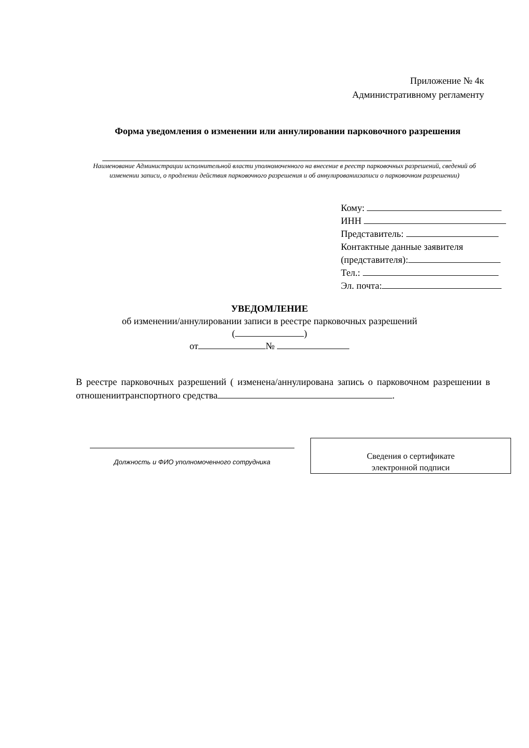Приложение № 4к
Административному регламенту
Форма уведомления о изменении или аннулировании парковочного разрешения
Наименование Администрации исполнительной власти уполномоченного на внесение в реестр парковочных разрешений, сведений об изменении записи, о продлении действия парковочного разрешения и об аннулированиизаписи о парковочном разрешении)
Кому:
ИНН
Представитель:
Контактные данные заявителя
(представителя):
Тел.:
Эл. почта:
УВЕДОМЛЕНИЕ
об изменении/аннулировании записи в реестре парковочных разрешений
( )
от №
В реестре парковочных разрешений ( изменена/аннулирована запись о парковочном разрешении в отношениитранспортного средства .
Должность и ФИО уполномоченного сотрудника
Сведения о сертификате
электронной подписи